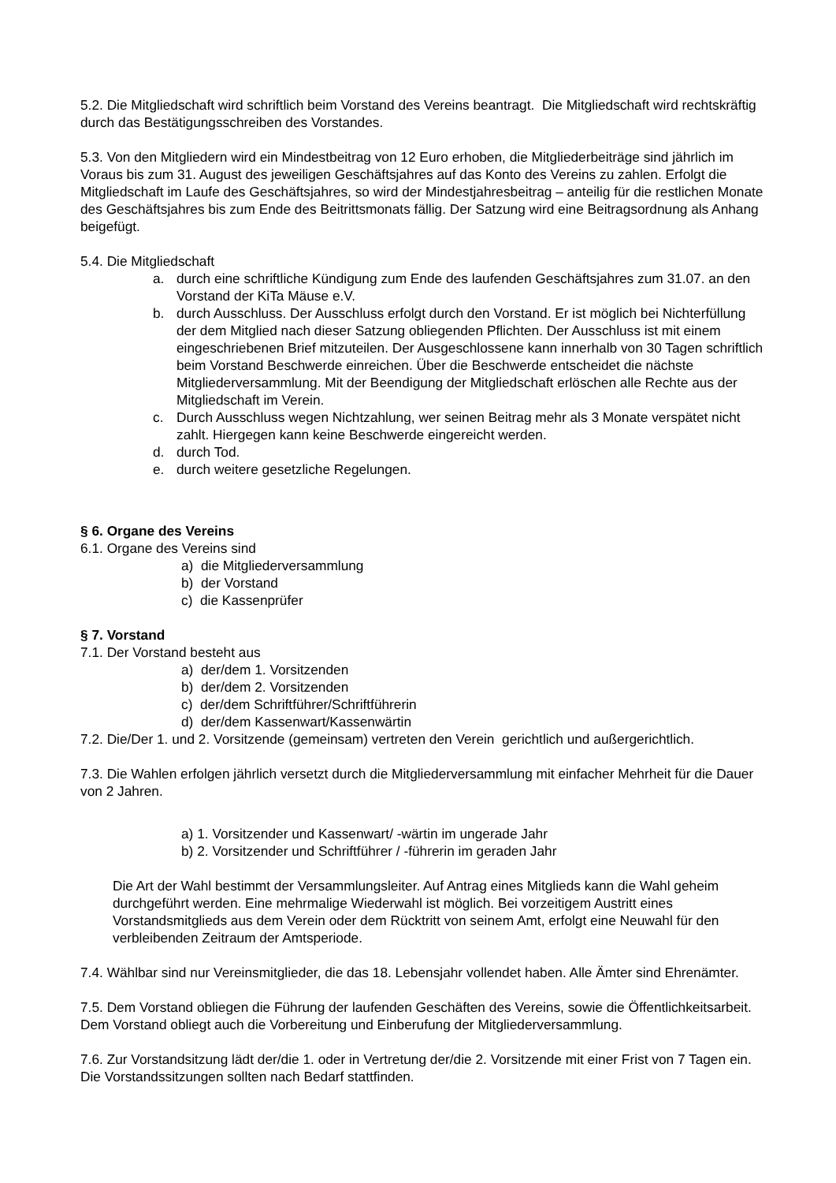5.2. Die Mitgliedschaft wird schriftlich beim Vorstand des Vereins beantragt. Die Mitgliedschaft wird rechtskräftig durch das Bestätigungsschreiben des Vorstandes.
5.3. Von den Mitgliedern wird ein Mindestbeitrag von 12 Euro erhoben, die Mitgliederbeiträge sind jährlich im Voraus bis zum 31. August des jeweiligen Geschäftsjahres auf das Konto des Vereins zu zahlen. Erfolgt die Mitgliedschaft im Laufe des Geschäftsjahres, so wird der Mindestjahresbeitrag – anteilig für die restlichen Monate des Geschäftsjahres bis zum Ende des Beitrittsmonats fällig. Der Satzung wird eine Beitragsordnung als Anhang beigefügt.
5.4. Die Mitgliedschaft
a. durch eine schriftliche Kündigung zum Ende des laufenden Geschäftsjahres zum 31.07. an den Vorstand der KiTa Mäuse e.V.
b. durch Ausschluss. Der Ausschluss erfolgt durch den Vorstand. Er ist möglich bei Nichterfüllung der dem Mitglied nach dieser Satzung obliegenden Pflichten. Der Ausschluss ist mit einem eingeschriebenen Brief mitzuteilen. Der Ausgeschlossene kann innerhalb von 30 Tagen schriftlich beim Vorstand Beschwerde einreichen. Über die Beschwerde entscheidet die nächste Mitgliederversammlung. Mit der Beendigung der Mitgliedschaft erlöschen alle Rechte aus der Mitgliedschaft im Verein.
c. Durch Ausschluss wegen Nichtzahlung, wer seinen Beitrag mehr als 3 Monate verspätet nicht zahlt. Hiergegen kann keine Beschwerde eingereicht werden.
d. durch Tod.
e. durch weitere gesetzliche Regelungen.
§ 6. Organe des Vereins
6.1. Organe des Vereins sind
a) die Mitgliederversammlung
b) der Vorstand
c) die Kassenprüfer
§ 7. Vorstand
7.1. Der Vorstand besteht aus
a) der/dem 1. Vorsitzenden
b) der/dem 2. Vorsitzenden
c) der/dem Schriftführer/Schriftführerin
d) der/dem Kassenwart/Kassenwärtin
7.2. Die/Der 1. und 2. Vorsitzende (gemeinsam) vertreten den Verein gerichtlich und außergerichtlich.
7.3. Die Wahlen erfolgen jährlich versetzt durch die Mitgliederversammlung mit einfacher Mehrheit für die Dauer von 2 Jahren.
a) 1. Vorsitzender und Kassenwart/ -wärtin im ungerade Jahr
b) 2. Vorsitzender und Schriftführer / -führerin im geraden Jahr
Die Art der Wahl bestimmt der Versammlungsleiter. Auf Antrag eines Mitglieds kann die Wahl geheim durchgeführt werden. Eine mehrmalige Wiederwahl ist möglich. Bei vorzeitigem Austritt eines Vorstandsmitglieds aus dem Verein oder dem Rücktritt von seinem Amt, erfolgt eine Neuwahl für den verbleibenden Zeitraum der Amtsperiode.
7.4. Wählbar sind nur Vereinsmitglieder, die das 18. Lebensjahr vollendet haben. Alle Ämter sind Ehrenämter.
7.5. Dem Vorstand obliegen die Führung der laufenden Geschäften des Vereins, sowie die Öffentlichkeitsarbeit. Dem Vorstand obliegt auch die Vorbereitung und Einberufung der Mitgliederversammlung.
7.6. Zur Vorstandsitzung lädt der/die 1. oder in Vertretung der/die 2. Vorsitzende mit einer Frist von 7 Tagen ein. Die Vorstandssitzungen sollten nach Bedarf stattfinden.